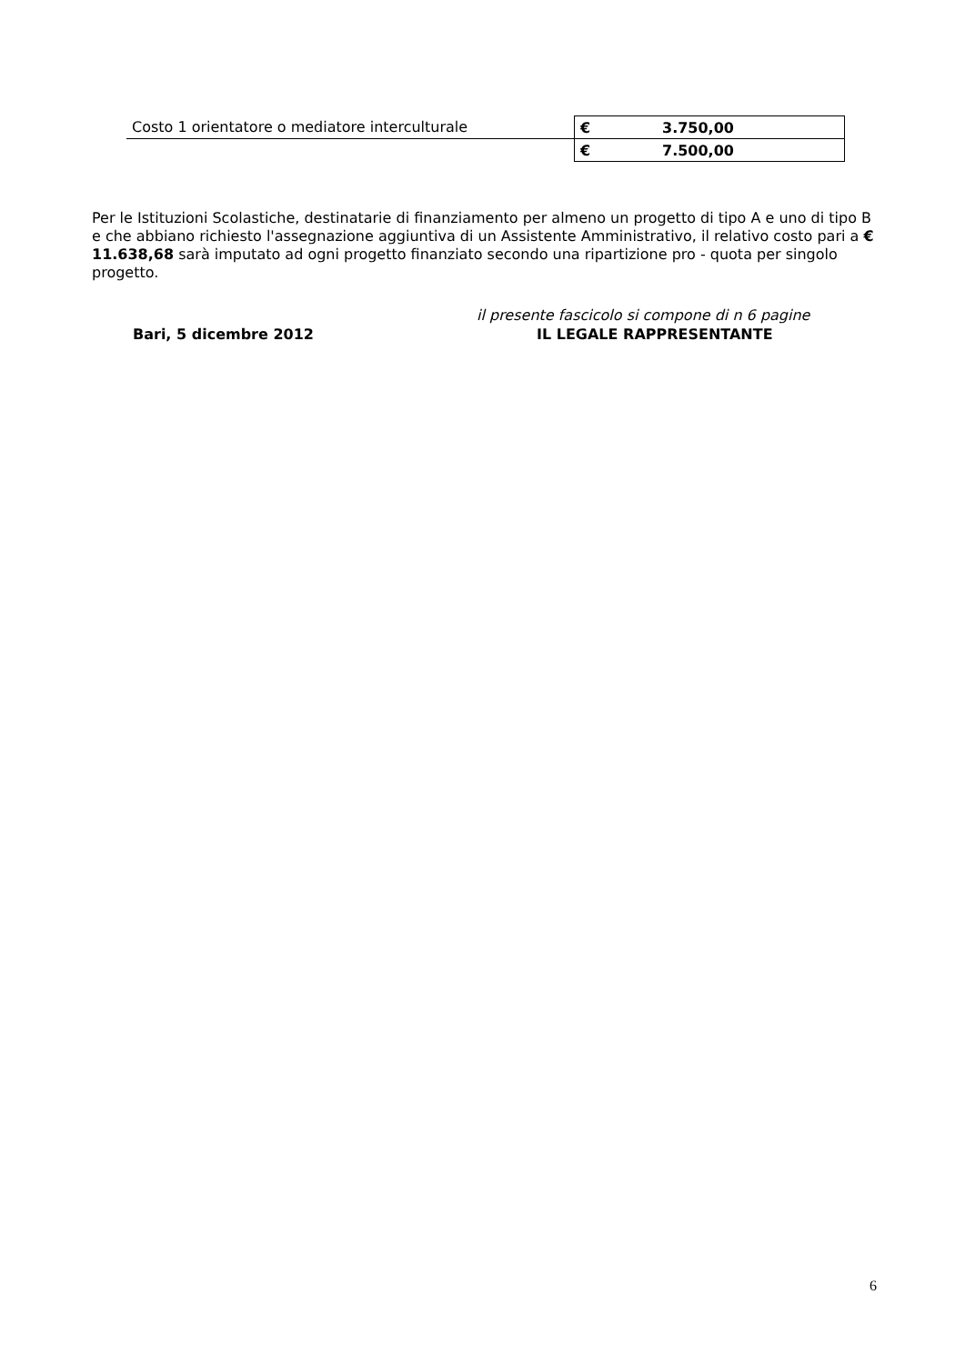| Costo 1 orientatore o mediatore interculturale | € 3.750,00 |
| | € 7.500,00 |
Per le Istituzioni Scolastiche, destinatarie di finanziamento per almeno un progetto di tipo A e uno di tipo B e che abbiano richiesto l'assegnazione aggiuntiva di un Assistente Amministrativo, il relativo costo pari a € 11.638,68 sarà imputato ad ogni progetto finanziato secondo una ripartizione pro - quota per singolo progetto.
il presente fascicolo si compone di n 6 pagine
Bari, 5 dicembre 2012 IL LEGALE RAPPRESENTANTE
6